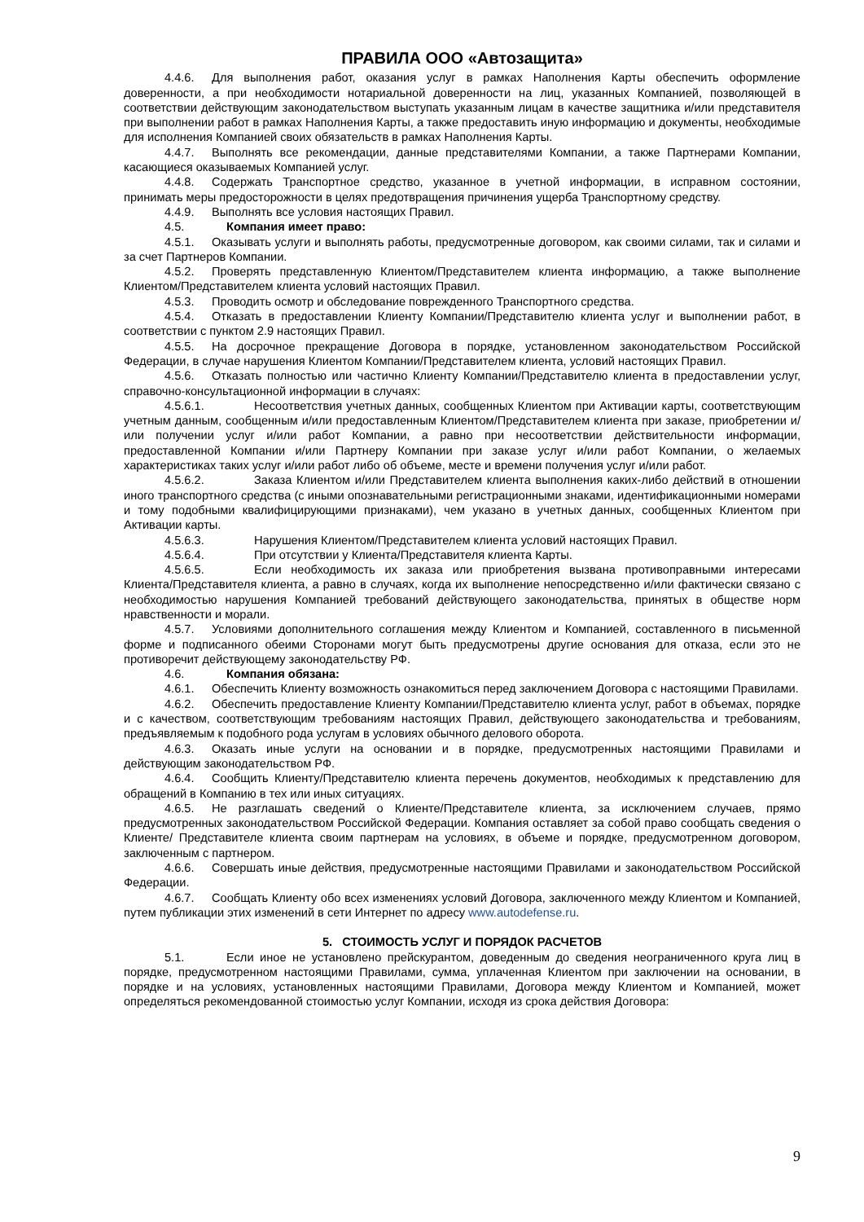ПРАВИЛА ООО «Автозащита»
4.4.6. Для выполнения работ, оказания услуг в рамках Наполнения Карты обеспечить оформление доверенности, а при необходимости нотариальной доверенности на лиц, указанных Компанией, позволяющей в соответствии действующим законодательством выступать указанным лицам в качестве защитника и/или представителя при выполнении работ в рамках Наполнения Карты, а также предоставить иную информацию и документы, необходимые для исполнения Компанией своих обязательств в рамках Наполнения Карты.
4.4.7. Выполнять все рекомендации, данные представителями Компании, а также Партнерами Компании, касающиеся оказываемых Компанией услуг.
4.4.8. Содержать Транспортное средство, указанное в учетной информации, в исправном состоянии, принимать меры предосторожности в целях предотвращения причинения ущерба Транспортному средству.
4.4.9. Выполнять все условия настоящих Правил.
4.5. Компания имеет право:
4.5.1. Оказывать услуги и выполнять работы, предусмотренные договором, как своими силами, так и силами и за счет Партнеров Компании.
4.5.2. Проверять представленную Клиентом/Представителем клиента информацию, а также выполнение Клиентом/Представителем клиента условий настоящих Правил.
4.5.3. Проводить осмотр и обследование поврежденного Транспортного средства.
4.5.4. Отказать в предоставлении Клиенту Компании/Представителю клиента услуг и выполнении работ, в соответствии с пунктом 2.9 настоящих Правил.
4.5.5. На досрочное прекращение Договора в порядке, установленном законодательством Российской Федерации, в случае нарушения Клиентом Компании/Представителем клиента, условий настоящих Правил.
4.5.6. Отказать полностью или частично Клиенту Компании/Представителю клиента в предоставлении услуг, справочно-консультационной информации в случаях:
4.5.6.1. Несоответствия учетных данных, сообщенных Клиентом при Активации карты, соответствующим учетным данным, сообщенным и/или предоставленным Клиентом/Представителем клиента при заказе, приобретении и/или получении услуг и/или работ Компании, а равно при несоответствии действительности информации, предоставленной Компании и/или Партнеру Компании при заказе услуг и/или работ Компании, о желаемых характеристиках таких услуг и/или работ либо об объеме, месте и времени получения услуг и/или работ.
4.5.6.2. Заказа Клиентом и/или Представителем клиента выполнения каких-либо действий в отношении иного транспортного средства (с иными опознавательными регистрационными знаками, идентификационными номерами и тому подобными квалифицирующими признаками), чем указано в учетных данных, сообщенных Клиентом при Активации карты.
4.5.6.3. Нарушения Клиентом/Представителем клиента условий настоящих Правил.
4.5.6.4. При отсутствии у Клиента/Представителя клиента Карты.
4.5.6.5. Если необходимость их заказа или приобретения вызвана противоправными интересами Клиента/Представителя клиента, а равно в случаях, когда их выполнение непосредственно и/или фактически связано с необходимостью нарушения Компанией требований действующего законодательства, принятых в обществе норм нравственности и морали.
4.5.7. Условиями дополнительного соглашения между Клиентом и Компанией, составленного в письменной форме и подписанного обеими Сторонами могут быть предусмотрены другие основания для отказа, если это не противоречит действующему законодательству РФ.
4.6. Компания обязана:
4.6.1. Обеспечить Клиенту возможность ознакомиться перед заключением Договора с настоящими Правилами.
4.6.2. Обеспечить предоставление Клиенту Компании/Представителю клиента услуг, работ в объемах, порядке и с качеством, соответствующим требованиям настоящих Правил, действующего законодательства и требованиям, предъявляемым к подобного рода услугам в условиях обычного делового оборота.
4.6.3. Оказать иные услуги на основании и в порядке, предусмотренных настоящими Правилами и действующим законодательством РФ.
4.6.4. Сообщить Клиенту/Представителю клиента перечень документов, необходимых к представлению для обращений в Компанию в тех или иных ситуациях.
4.6.5. Не разглашать сведений о Клиенте/Представителе клиента, за исключением случаев, прямо предусмотренных законодательством Российской Федерации. Компания оставляет за собой право сообщать сведения о Клиенте/ Представителе клиента своим партнерам на условиях, в объеме и порядке, предусмотренном договором, заключенным с партнером.
4.6.6. Совершать иные действия, предусмотренные настоящими Правилами и законодательством Российской Федерации.
4.6.7. Сообщать Клиенту обо всех изменениях условий Договора, заключенного между Клиентом и Компанией, путем публикации этих изменений в сети Интернет по адресу www.autodefense.ru.
5. СТОИМОСТЬ УСЛУГ И ПОРЯДОК РАСЧЕТОВ
5.1. Если иное не установлено прейскурантом, доведенным до сведения неограниченного круга лиц в порядке, предусмотренном настоящими Правилами, сумма, уплаченная Клиентом при заключении на основании, в порядке и на условиях, установленных настоящими Правилами, Договора между Клиентом и Компанией, может определяться рекомендованной стоимостью услуг Компании, исходя из срока действия Договора:
9